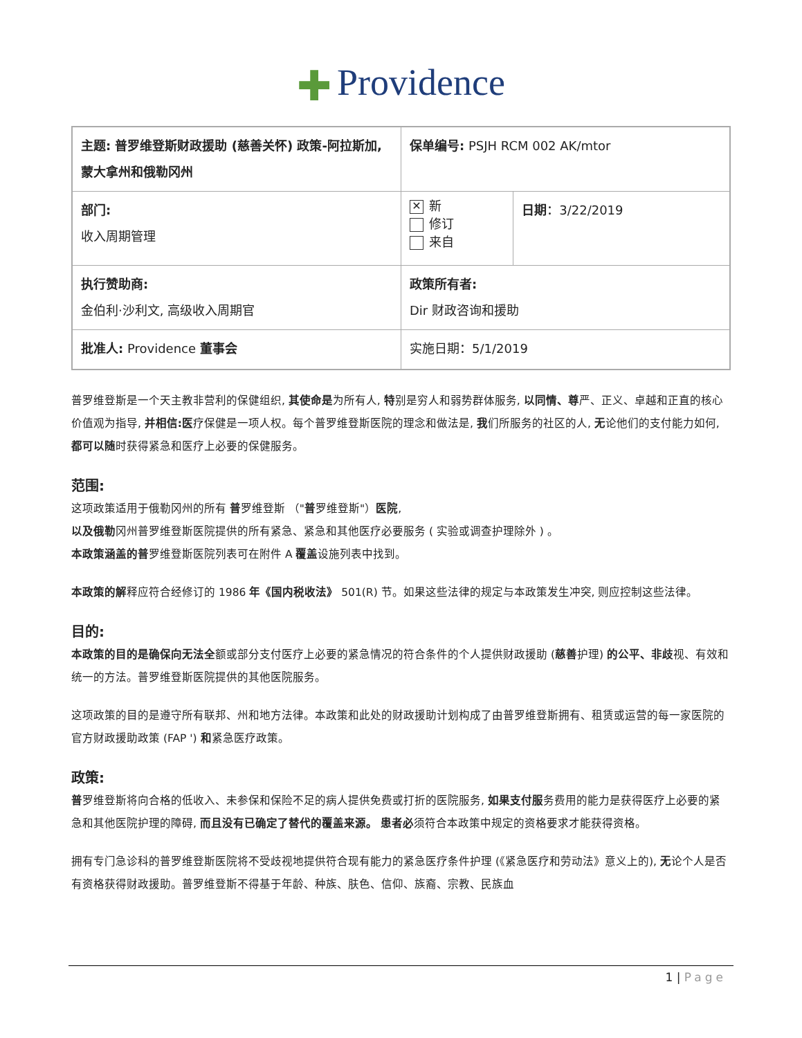✚ Providence
| 主题: 普罗维登斯财政援助 (慈善关怀) 政策-阿拉斯加, 蒙大拿州和俄勒冈州 | 保单编号: PSJH RCM 002 AK/mtor | |
| 部门: 收入周期管理 | ✕ 新 修订 来自 | 日期 ：3/22/2019 |
| 执行赞助商: 金伯利·沙利文, 高级收入周期官 | 政策所有者: Dir 财政咨询和援助 | |
| 批准人: Providence 董事会 | 实施日期：5/1/2019 | |
普罗维登斯是一个天主教非营利的保健组织, 其使命是为所有人, 特别是穷人和弱势群体服务, 以同情、尊严、正义、卓越和正直的核心价值观为指导, 并相信:医疗保健是一项人权。每个普罗维登斯医院的理念和做法是, 我们所服务的社区的人, 无论他们的支付能力如何, 都可以随时获得紧急和医疗上必要的保健服务。
范围:
这项政策适用于俄勒冈州的所有 普罗维登斯 （"普罗维登斯"）医院,
以及俄勒冈州普罗维登斯医院提供的所有紧急、紧急和其他医疗必要服务 ( 实验或调查护理除外 ) 。
本政策涵盖的普罗维登斯医院列表可在附件 A 覆盖设施列表中找到。
本政策的解释应符合经修订的 1986 年《国内税收法》 501(R) 节。如果这些法律的规定与本政策发生冲突, 则应控制这些法律。
目的:
本政策的目的是确保向无法全额或部分支付医疗上必要的紧急情况的符合条件的个人提供财政援助 (慈善护理) 的公平、非歧视、有效和统一的方法。普罗维登斯医院提供的其他医院服务。
这项政策的目的是遵守所有联邦、州和地方法律。本政策和此处的财政援助计划构成了由普罗维登斯拥有、租赁或运营的每一家医院的官方财政援助政策 (FAP ') 和紧急医疗政策。
政策:
普罗维登斯将向合格的低收入、未参保和保险不足的病人提供免费或打折的医院服务, 如果支付服务费用的能力是获得医疗上必要的紧急和其他医院护理的障碍, 而且没有已确定了替代的覆盖来源。 患者必须符合本政策中规定的资格要求才能获得资格。
拥有专门急诊科的普罗维登斯医院将不受歧视地提供符合现有能力的紧急医疗条件护理 (《紧急医疗和劳动法》意义上的), 无论个人是否有资格获得财政援助。普罗维登斯不得基于年龄、种族、肤色、信仰、族裔、宗教、民族血
1 | Page